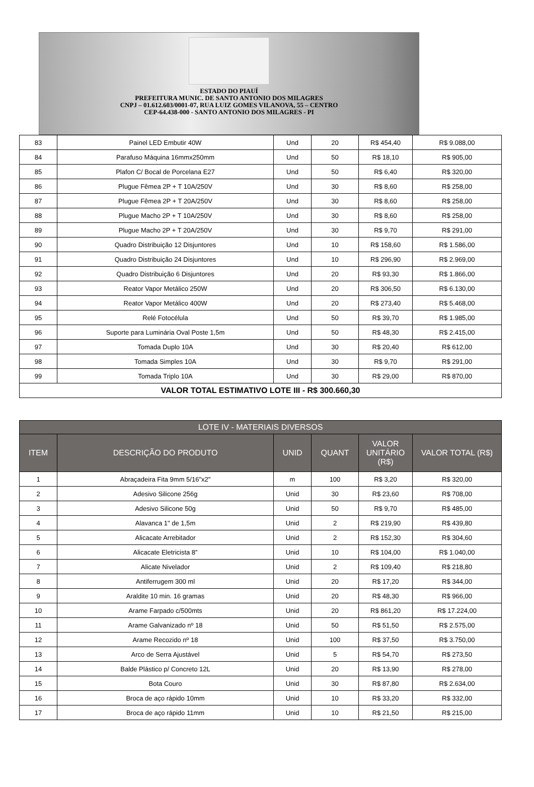ESTADO DO PIAUÍ
PREFEITURA MUNIC. DE SANTO ANTONIO DOS MILAGRES
CNPJ – 01.612.603/0001-07, RUA LUIZ GOMES VILANOVA, 55 – CENTRO
CEP-64.438-000 - SANTO ANTONIO DOS MILAGRES - PI
| 83 | Painel LED Embutir 40W | Und | 20 | R$ 454,40 | R$ 9.088,00 |
| 84 | Parafuso Máquina 16mmx250mm | Und | 50 | R$ 18,10 | R$ 905,00 |
| 85 | Plafon C/ Bocal de Porcelana E27 | Und | 50 | R$ 6,40 | R$ 320,00 |
| 86 | Plugue Fêmea 2P + T 10A/250V | Und | 30 | R$ 8,60 | R$ 258,00 |
| 87 | Plugue Fêmea 2P + T 20A/250V | Und | 30 | R$ 8,60 | R$ 258,00 |
| 88 | Plugue Macho 2P + T 10A/250V | Und | 30 | R$ 8,60 | R$ 258,00 |
| 89 | Plugue Macho 2P + T 20A/250V | Und | 30 | R$ 9,70 | R$ 291,00 |
| 90 | Quadro Distribuição 12 Disjuntores | Und | 10 | R$ 158,60 | R$ 1.586,00 |
| 91 | Quadro Distribuição 24 Disjuntores | Und | 10 | R$ 296,90 | R$ 2.969,00 |
| 92 | Quadro Distribuição 6 Disjuntores | Und | 20 | R$ 93,30 | R$ 1.866,00 |
| 93 | Reator Vapor Metálico 250W | Und | 20 | R$ 306,50 | R$ 6.130,00 |
| 94 | Reator Vapor Metálico 400W | Und | 20 | R$ 273,40 | R$ 5.468,00 |
| 95 | Relé Fotocélula | Und | 50 | R$ 39,70 | R$ 1.985,00 |
| 96 | Suporte para Luminária Oval Poste 1,5m | Und | 50 | R$ 48,30 | R$ 2.415,00 |
| 97 | Tomada Duplo 10A | Und | 30 | R$ 20,40 | R$ 612,00 |
| 98 | Tomada Simples 10A | Und | 30 | R$ 9,70 | R$ 291,00 |
| 99 | Tomada Triplo 10A | Und | 30 | R$ 29,00 | R$ 870,00 |
| VALOR TOTAL ESTIMATIVO LOTE III - R$ 300.660,30 | | | | | |
| LOTE IV - MATERIAIS DIVERSOS | | | | | |
| --- | --- | --- | --- | --- | --- |
| ITEM | DESCRIÇÃO DO PRODUTO | UNID | QUANT | VALOR UNITÁRIO (R$) | VALOR TOTAL (R$) |
| 1 | Abraçadeira Fita 9mm 5/16"x2" | m | 100 | R$ 3,20 | R$ 320,00 |
| 2 | Adesivo Silicone 256g | Unid | 30 | R$ 23,60 | R$ 708,00 |
| 3 | Adesivo Silicone 50g | Unid | 50 | R$ 9,70 | R$ 485,00 |
| 4 | Alavanca 1" de 1,5m | Unid | 2 | R$ 219,90 | R$ 439,80 |
| 5 | Alicacate Arrebitador | Unid | 2 | R$ 152,30 | R$ 304,60 |
| 6 | Alicacate Eletricista 8” | Unid | 10 | R$ 104,00 | R$ 1.040,00 |
| 7 | Alicate Nivelador | Unid | 2 | R$ 109,40 | R$ 218,80 |
| 8 | Antiferrugem 300 ml | Unid | 20 | R$ 17,20 | R$ 344,00 |
| 9 | Araldite 10 min. 16 gramas | Unid | 20 | R$ 48,30 | R$ 966,00 |
| 10 | Arame Farpado c/500mts | Unid | 20 | R$ 861,20 | R$ 17.224,00 |
| 11 | Arame Galvanizado nº 18 | Unid | 50 | R$ 51,50 | R$ 2.575,00 |
| 12 | Arame Recozido nº 18 | Unid | 100 | R$ 37,50 | R$ 3.750,00 |
| 13 | Arco de Serra Ajustável | Unid | 5 | R$ 54,70 | R$ 273,50 |
| 14 | Balde Plástico p/ Concreto 12L | Unid | 20 | R$ 13,90 | R$ 278,00 |
| 15 | Bota Couro | Unid | 30 | R$ 87,80 | R$ 2.634,00 |
| 16 | Broca de aço rápido 10mm | Unid | 10 | R$ 33,20 | R$ 332,00 |
| 17 | Broca de aço rápido 11mm | Unid | 10 | R$ 21,50 | R$ 215,00 |